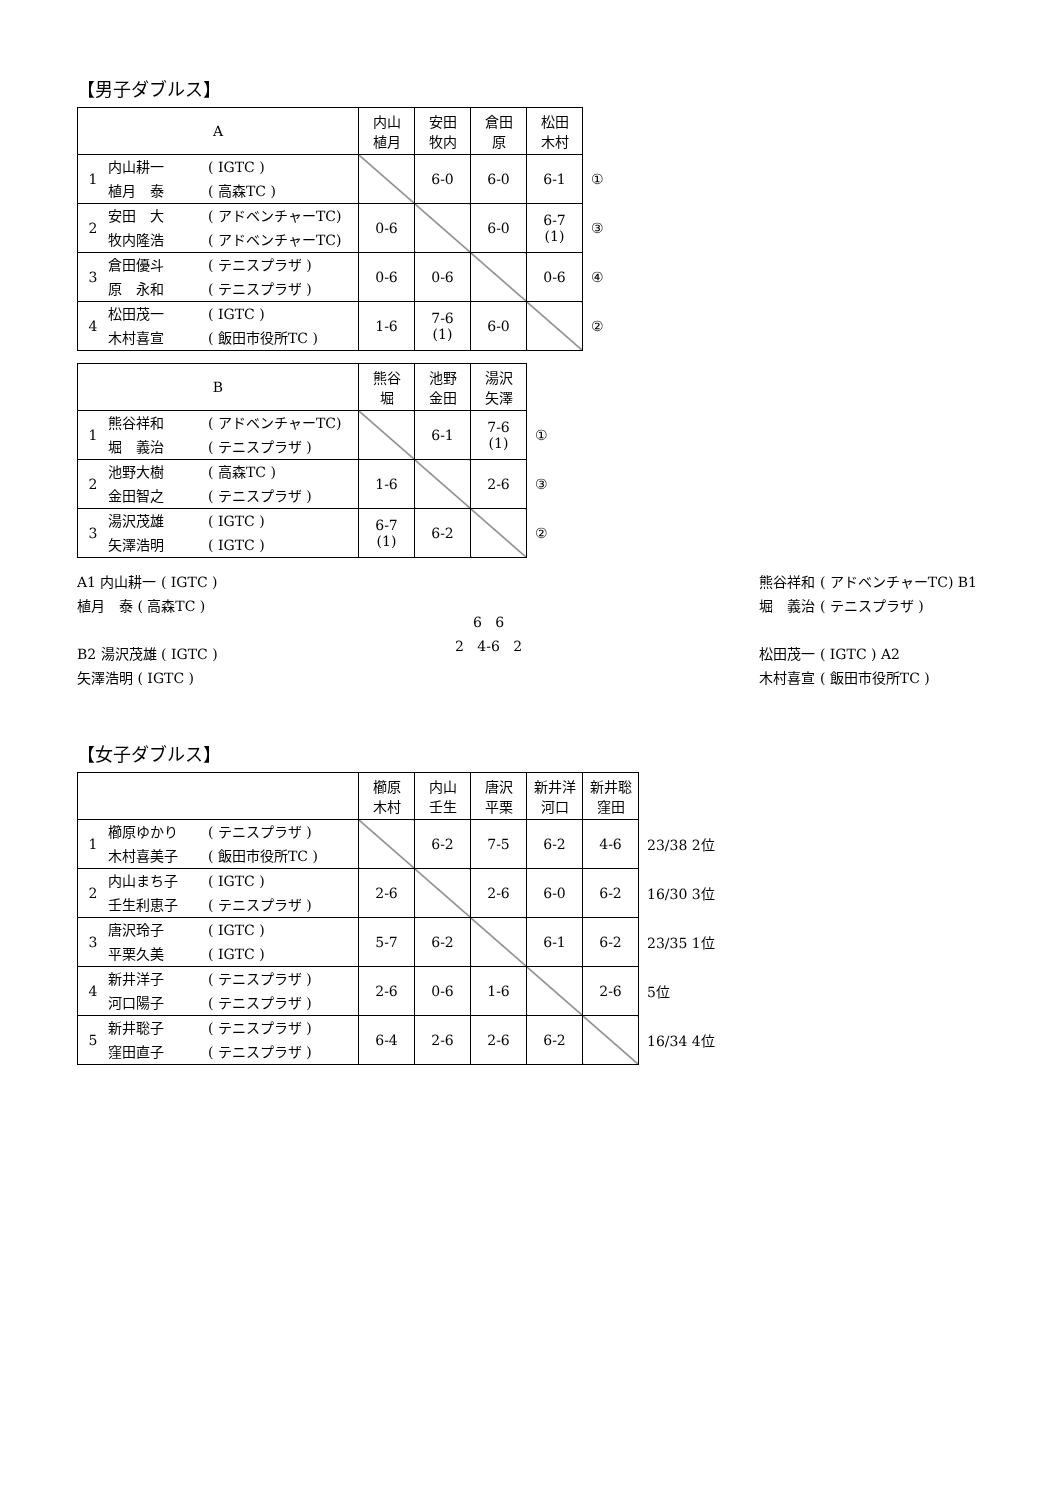【男子ダブルス】
| A | 内山 植月 | 安田 牧内 | 倉田 原 | 松田 木村 | |
| --- | --- | --- | --- | --- | --- |
| 1 内山耕一 ( IGTC ) 植月 泰 ( 高森TC ) | | 6-0 | 6-0 | 6-1 | ① |
| 2 安田 大 ( アドベンチャーTC) 牧内隆浩 ( アドベンチャーTC) | 0-6 | | 6-0 | 6-7 (1) | ③ |
| 3 倉田優斗 ( テニスプラザ ) 原 永和 ( テニスプラザ ) | 0-6 | 0-6 | | 0-6 | ④ |
| 4 松田茂一 ( IGTC ) 木村喜宣 ( 飯田市役所TC ) | 1-6 | 7-6 (1) | 6-0 | | ② |
| B | 熊谷 堀 | 池野 金田 | 湯沢 矢澤 | |
| --- | --- | --- | --- | --- |
| 1 熊谷祥和 ( アドベンチャーTC) 堀 義治 ( テニスプラザ ) | | 6-1 | 7-6 (1) | ① |
| 2 池野大樹 ( 高森TC ) 金田智之 ( テニスプラザ ) | 1-6 | | 2-6 | ③ |
| 3 湯沢茂雄 ( IGTC ) 矢澤浩明 ( IGTC ) | 6-7 (1) | 6-2 | | ② |
A1 内山耕一 ( IGTC )
植月　泰 ( 高森TC )
B2 湯沢茂雄 ( IGTC )
矢澤浩明 ( IGTC )
6 6
2 4-6 2
熊谷祥和 ( アドベンチャーTC) B1
堀　義治 ( テニスプラザ )
松田茂一 ( IGTC ) A2
木村喜宣 ( 飯田市役所TC )
【女子ダブルス】
| | 櫛原 木村 | 内山 壬生 | 唐沢 平栗 | 新井洋 河口 | 新井聡 窪田 | |
| --- | --- | --- | --- | --- | --- | --- |
| 1 櫛原ゆかり ( テニスプラザ ) 木村喜美子 ( 飯田市役所TC ) | | 6-2 | 7-5 | 6-2 | 4-6 | 23/38 2位 |
| 2 内山まち子 ( IGTC ) 壬生利恵子 ( テニスプラザ ) | 2-6 | | 2-6 | 6-0 | 6-2 | 16/30 3位 |
| 3 唐沢玲子 ( IGTC ) 平栗久美 ( IGTC ) | 5-7 | 6-2 | | 6-1 | 6-2 | 23/35 1位 |
| 4 新井洋子 ( テニスプラザ ) 河口陽子 ( テニスプラザ ) | 2-6 | 0-6 | 1-6 | | 2-6 | 5位 |
| 5 新井聡子 ( テニスプラザ ) 窪田直子 ( テニスプラザ ) | 6-4 | 2-6 | 2-6 | 6-2 | | 16/34 4位 |